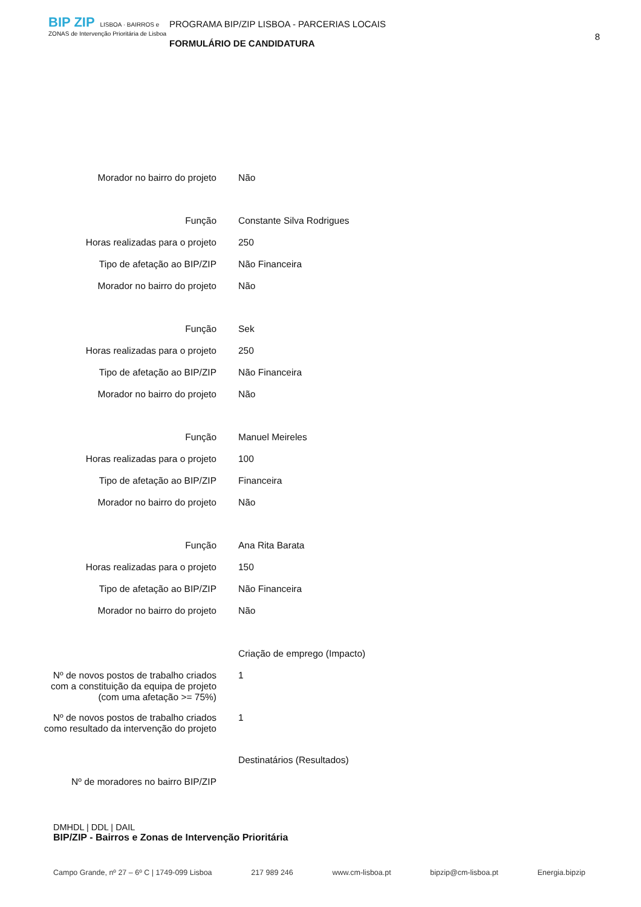BIP ZIP LISBOA · BAIRROS e ZONAS de Intervenção Prioritária de Lisboa
PROGRAMA BIP/ZIP LISBOA - PARCERIAS LOCAIS
FORMULÁRIO DE CANDIDATURA
8
| Morador no bairro do projeto | Não |
| Função | Constante Silva Rodrigues |
| Horas realizadas para o projeto | 250 |
| Tipo de afetação ao BIP/ZIP | Não Financeira |
| Morador no bairro do projeto | Não |
| Função | Sek |
| Horas realizadas para o projeto | 250 |
| Tipo de afetação ao BIP/ZIP | Não Financeira |
| Morador no bairro do projeto | Não |
| Função | Manuel Meireles |
| Horas realizadas para o projeto | 100 |
| Tipo de afetação ao BIP/ZIP | Financeira |
| Morador no bairro do projeto | Não |
| Função | Ana Rita Barata |
| Horas realizadas para o projeto | 150 |
| Tipo de afetação ao BIP/ZIP | Não Financeira |
| Morador no bairro do projeto | Não |
| | Criação de emprego (Impacto) |
| Nº de novos postos de trabalho criados com a constituição da equipa de projeto (com uma afetação >= 75%) | 1 |
| Nº de novos postos de trabalho criados como resultado da intervenção do projeto | 1 |
| | Destinatários (Resultados) |
| Nº de moradores no bairro BIP/ZIP | |
DMHDL | DDL | DAIL
BIP/ZIP - Bairros e Zonas de Intervenção Prioritária
Campo Grande, nº 27 – 6º C | 1749-099 Lisboa 217 989 246 www.cm-lisboa.pt bipzip@cm-lisboa.pt Energia.bipzip